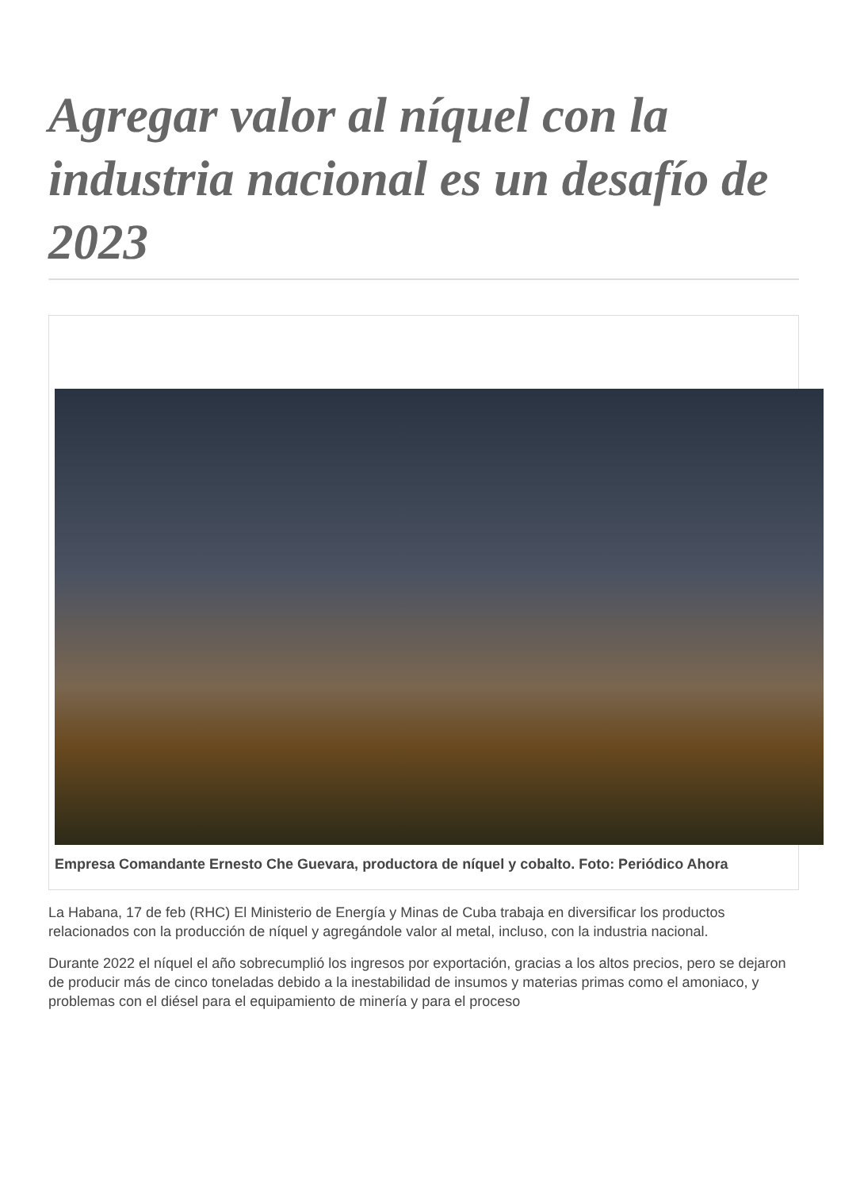Agregar valor al níquel con la industria nacional es un desafío de 2023
Empresa Comandante Ernesto Che Guevara, productora de níquel y cobalto. Foto: Periódico Ahora
La Habana, 17 de feb (RHC) El Ministerio de Energía y Minas de Cuba trabaja en diversificar los productos relacionados con la producción de níquel y agregándole valor al metal, incluso, con la industria nacional.
Durante 2022 el níquel el año sobrecumplió los ingresos por exportación, gracias a los altos precios, pero se dejaron de producir más de cinco toneladas debido a la inestabilidad de insumos y materias primas como el amoniaco, y problemas con el diésel para el equipamiento de minería y para el proceso